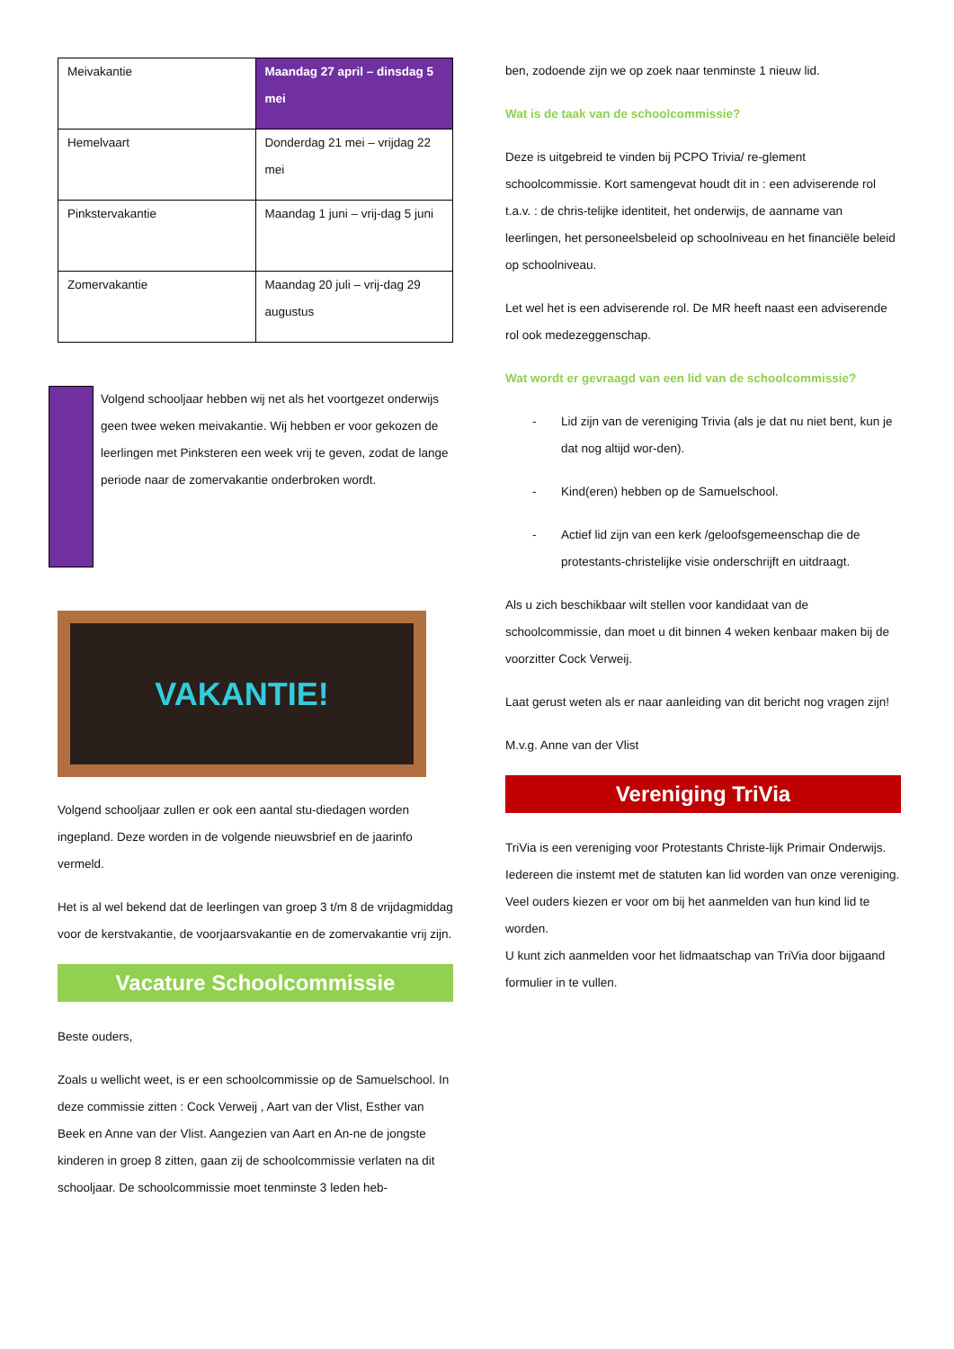| Meivakantie | Maandag 27 april – dinsdag 5 mei |
| Hemelvaart | Donderdag 21 mei – vrijdag 22 mei |
| Pinkstervakantie | Maandag 1 juni – vrij-dag 5 juni |
| Zomervakantie | Maandag 20 juli – vrij-dag 29 augustus |
Volgend schooljaar hebben wij net als het voortgezet onderwijs geen twee weken meivakantie. Wij hebben er voor gekozen de leerlingen met Pinksteren een week vrij te geven, zodat de lange periode naar de zomervakantie onderbroken wordt.
VAKANTIE!
Volgend schooljaar zullen er ook een aantal stu-diedagen worden ingepland. Deze worden in de volgende nieuwsbrief en de jaarinfo vermeld.
Het is al wel bekend dat de leerlingen van groep 3 t/m 8 de vrijdagmiddag voor de kerstvakantie, de voorjaarsvakantie en de zomervakantie vrij zijn.
Vacature Schoolcommissie
Beste ouders,
Zoals u wellicht weet, is er een schoolcommissie op de Samuelschool. In deze commissie zitten : Cock Verweij , Aart van der Vlist, Esther van Beek en Anne van der Vlist. Aangezien van Aart en An-ne de jongste kinderen in groep 8 zitten, gaan zij de schoolcommissie verlaten na dit schooljaar. De schoolcommissie moet tenminste 3 leden heb-
ben, zodoende zijn we op zoek naar tenminste 1 nieuw lid.
Wat is de taak van de schoolcommissie?
Deze is uitgebreid te vinden bij PCPO Trivia/ re-glement schoolcommissie. Kort samengevat houdt dit in : een adviserende rol t.a.v. : de chris-telijke identiteit, het onderwijs, de aanname van leerlingen, het personeelsbeleid op schoolniveau en het financiële beleid op schoolniveau.
Let wel het is een adviserende rol. De MR heeft naast een adviserende rol ook medezeggenschap.
Wat wordt er gevraagd van een lid van de schoolcommissie?
- Lid zijn van de vereniging Trivia (als je dat nu niet bent, kun je dat nog altijd wor-den).
- Kind(eren) hebben op de Samuelschool.
- Actief lid zijn van een kerk /geloofsgemeenschap die de protestants-christelijke visie onderschrijft en uitdraagt.
Als u zich beschikbaar wilt stellen voor kandidaat van de schoolcommissie, dan moet u dit binnen 4 weken kenbaar maken bij de voorzitter Cock Verweij.
Laat gerust weten als er naar aanleiding van dit bericht nog vragen zijn!
M.v.g. Anne van der Vlist
Vereniging TriVia
TriVia is een vereniging voor Protestants Christe-lijk Primair Onderwijs. Iedereen die instemt met de statuten kan lid worden van onze vereniging. Veel ouders kiezen er voor om bij het aanmelden van hun kind lid te worden.
U kunt zich aanmelden voor het lidmaatschap van TriVia door bijgaand formulier in te vullen.